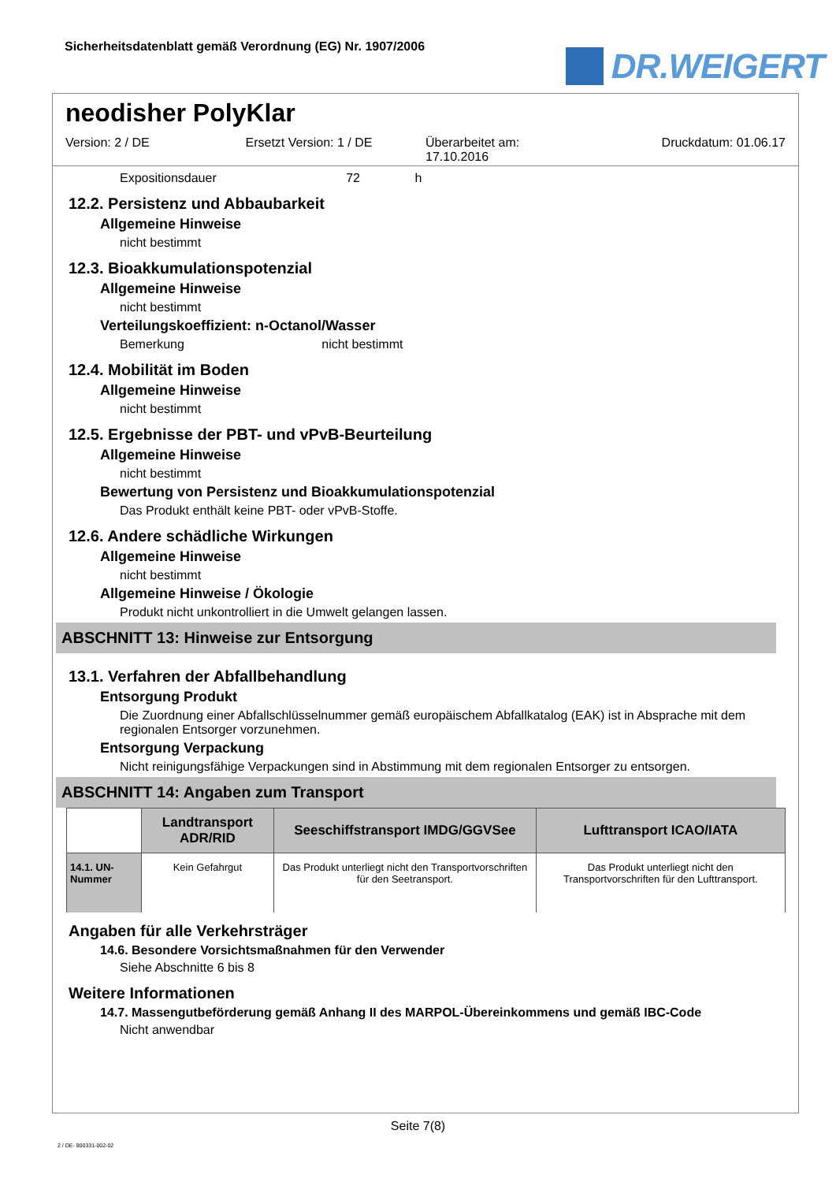Sicherheitsdatenblatt gemäß Verordnung (EG) Nr. 1907/2006
DR.WEIGERT
neodisher PolyKlar
Version: 2 / DE Ersetzt Version: 1 / DE Überarbeitet am:
17.10.2016
Druckdatum: 01.06.17
Expositionsdauer 72 h
12.2. Persistenz und Abbaubarkeit
Allgemeine Hinweise
nicht bestimmt
12.3. Bioakkumulationspotenzial
Allgemeine Hinweise
nicht bestimmt
Verteilungskoeffizient: n-Octanol/Wasser
Bemerkung nicht bestimmt
12.4. Mobilität im Boden
Allgemeine Hinweise
nicht bestimmt
12.5. Ergebnisse der PBT- und vPvB-Beurteilung
Allgemeine Hinweise
nicht bestimmt
Bewertung von Persistenz und Bioakkumulationspotenzial
Das Produkt enthält keine PBT- oder vPvB-Stoffe.
12.6. Andere schädliche Wirkungen
Allgemeine Hinweise
nicht bestimmt
Allgemeine Hinweise / Ökologie
Produkt nicht unkontrolliert in die Umwelt gelangen lassen.
ABSCHNITT 13: Hinweise zur Entsorgung
13.1. Verfahren der Abfallbehandlung
Entsorgung Produkt
Die Zuordnung einer Abfallschlüsselnummer gemäß europäischem Abfallkatalog (EAK) ist in Absprache mit dem regionalen Entsorger vorzunehmen.
Entsorgung Verpackung
Nicht reinigungsfähige Verpackungen sind in Abstimmung mit dem regionalen Entsorger zu entsorgen.
ABSCHNITT 14: Angaben zum Transport
| | Landtransport ADR/RID | Seeschiffstransport IMDG/GGVSee | Lufttransport ICAO/IATA |
| --- | --- | --- | --- |
| 14.1. UN-Nummer | Kein Gefahrgut | Das Produkt unterliegt nicht den Transportvorschriften für den Seetransport. | Das Produkt unterliegt nicht den Transportvorschriften für den Lufttransport. |
Angaben für alle Verkehrsträger
14.6. Besondere Vorsichtsmaßnahmen für den Verwender
Siehe Abschnitte 6 bis 8
Weitere Informationen
14.7. Massengutbeförderung gemäß Anhang II des MARPOL-Übereinkommens und gemäß IBC-Code
Nicht anwendbar
Seite 7(8)
2 / DE- 800331-002-02